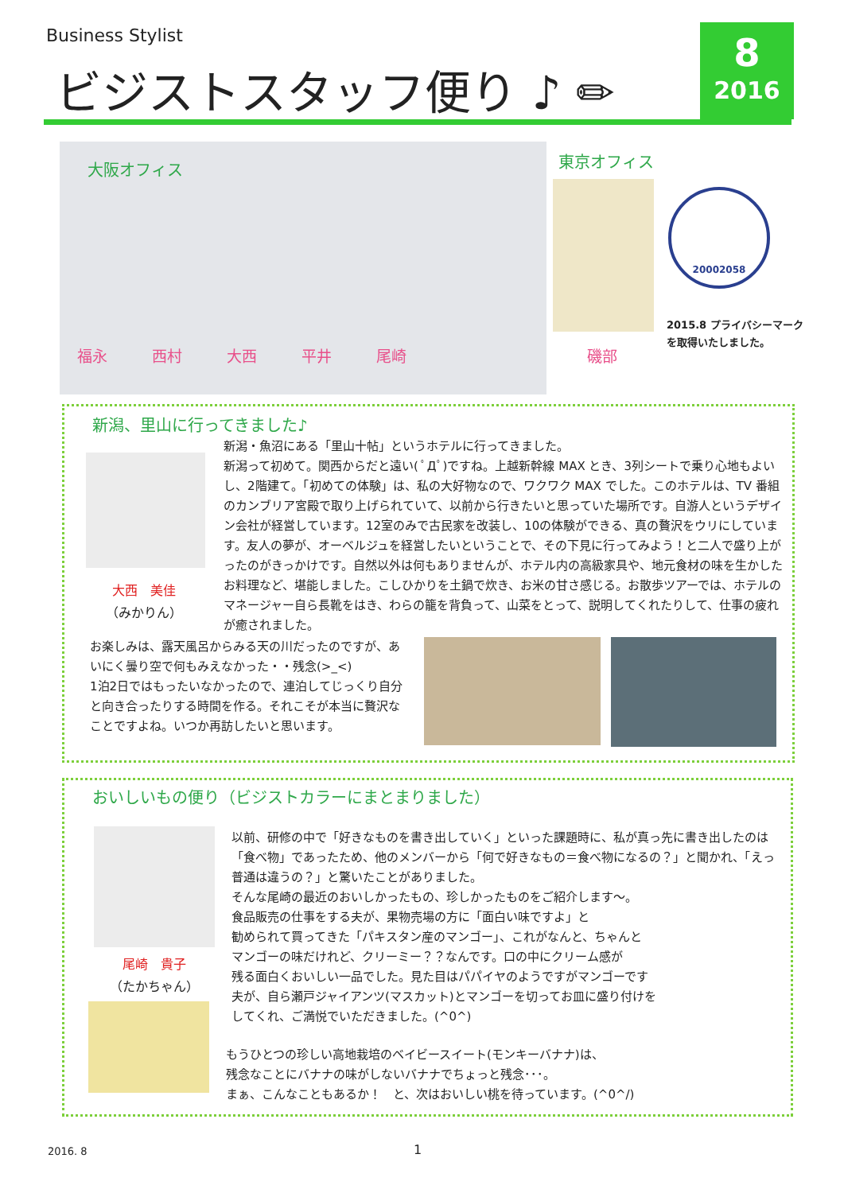Business Stylist
ビジストスタッフ便り ♪ ✏
8
2016
大阪オフィス
福永 西村 大西 平井 尾崎
東京オフィス
磯部
20002058
2015.8 プライバシーマーク
を取得いたしました。
新潟、里山に行ってきました♪
大西　美佳
（みかりん）
新潟・魚沼にある「里山十帖」というホテルに行ってきました。
新潟って初めて。関西からだと遠い( ﾟДﾟ)ですね。上越新幹線 MAX とき、3列シートで乗り心地もよいし、2階建て。「初めての体験」は、私の大好物なので、ワクワク MAX でした。このホテルは、TV 番組のカンブリア宮殿で取り上げられていて、以前から行きたいと思っていた場所です。自游人というデザイン会社が経営しています。12室のみで古民家を改装し、10の体験ができる、真の贅沢をウリにしています。友人の夢が、オーベルジュを経営したいということで、その下見に行ってみよう！と二人で盛り上がったのがきっかけです。自然以外は何もありませんが、ホテル内の高級家具や、地元食材の味を生かしたお料理など、堪能しました。こしひかりを土鍋で炊き、お米の甘さ感じる。お散歩ツアーでは、ホテルのマネージャー自ら長靴をはき、わらの籠を背負って、山菜をとって、説明してくれたりして、仕事の疲れが癒されました。
お楽しみは、露天風呂からみる天の川だったのですが、あいにく曇り空で何もみえなかった・・残念(>_<)
1泊2日ではもったいなかったので、連泊してじっくり自分と向き合ったりする時間を作る。それこそが本当に贅沢なことですよね。いつか再訪したいと思います。
おいしいもの便り（ビジストカラーにまとまりました）
尾崎　貴子
（たかちゃん）
以前、研修の中で「好きなものを書き出していく」といった課題時に、私が真っ先に書き出したのは「食べ物」であったため、他のメンバーから「何で好きなもの＝食べ物になるの？」と聞かれ、「えっ普通は違うの？」と驚いたことがありました。
そんな尾崎の最近のおいしかったもの、珍しかったものをご紹介します～。
食品販売の仕事をする夫が、果物売場の方に「面白い味ですよ」と
勧められて買ってきた「パキスタン産のマンゴー」、これがなんと、ちゃんと
マンゴーの味だけれど、クリーミー？？なんです。口の中にクリーム感が
残る面白くおいしい一品でした。見た目はパパイヤのようですがマンゴーです
夫が、自ら瀬戸ジャイアンツ(マスカット)とマンゴーを切ってお皿に盛り付けを
してくれ、ご満悦でいただきました。(^0^)
もうひとつの珍しい高地栽培のベイビースイート(モンキーバナナ)は、
残念なことにバナナの味がしないバナナでちょっと残念･･･。
まぁ、こんなこともあるか！　と、次はおいしい桃を待っています。(^0^/)
2016. 8 1